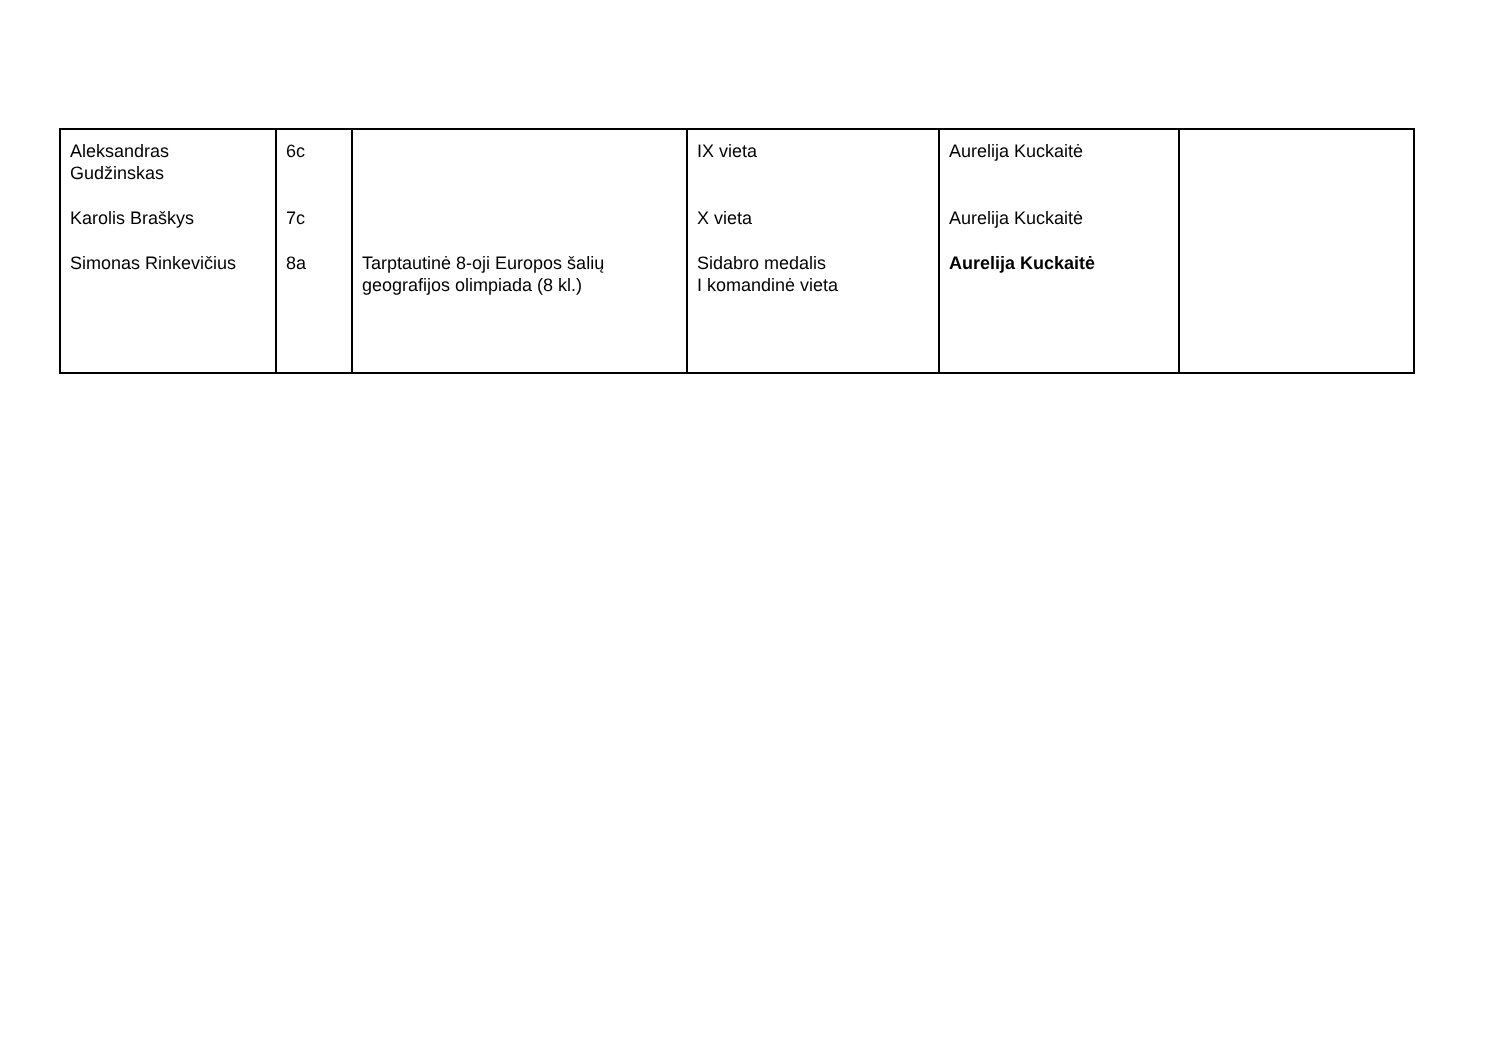| Aleksandras Gudžinskas Karolis Braškys Simonas Rinkevičius | 6c 7c 8a | Tarptautinė 8-oji Europos šalių geografijos olimpiada (8 kl.) | IX vieta X vieta Sidabro medalis I komandinė vieta | Aurelija Kuckaitė Aurelija Kuckaitė Aurelija Kuckaitė | |